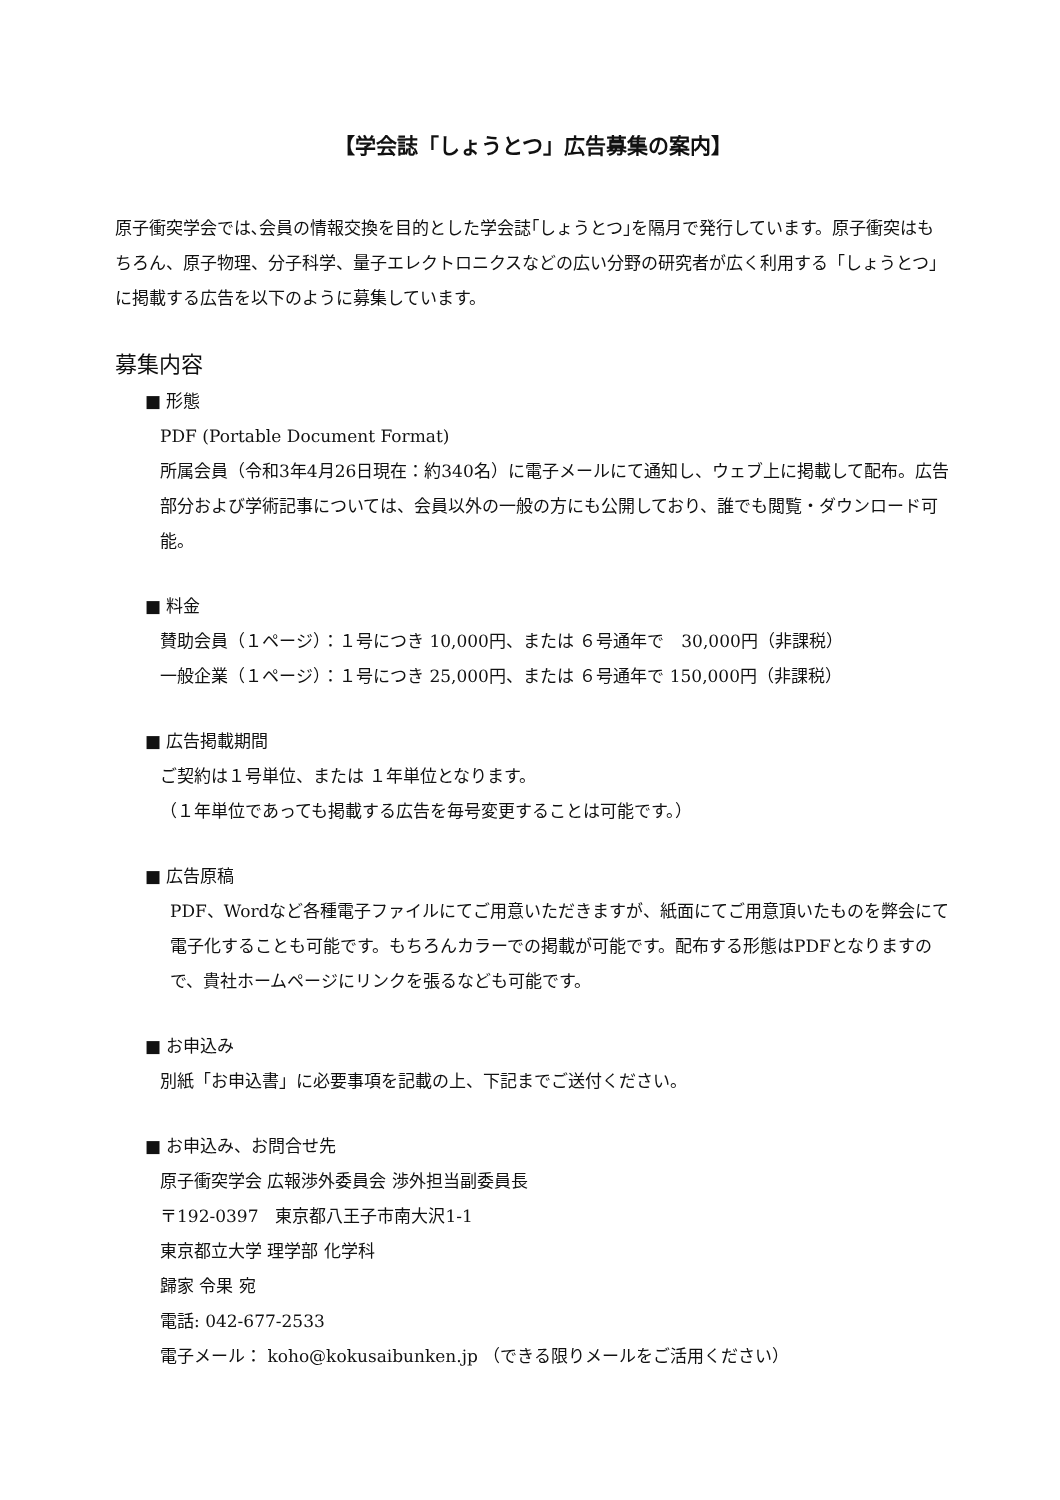【学会誌「しょうとつ」広告募集の案内】
原子衝突学会では､会員の情報交換を目的とした学会誌｢しょうとつ｣を隔月で発行しています。原子衝突はもちろん、原子物理、分子科学、量子エレクトロニクスなどの広い分野の研究者が広く利用する「しょうとつ」に掲載する広告を以下のように募集しています。
募集内容
■ 形態
PDF (Portable Document Format)
所属会員（令和3年4月26日現在：約340名）に電子メールにて通知し、ウェブ上に掲載して配布。広告部分および学術記事については、会員以外の一般の方にも公開しており、誰でも閲覧・ダウンロード可能。
■ 料金
賛助会員（１ページ）：１号につき 10,000円、または ６号通年で　30,000円（非課税）
一般企業（１ページ）：１号につき 25,000円、または ６号通年で 150,000円（非課税）
■ 広告掲載期間
ご契約は１号単位、または １年単位となります。
（１年単位であっても掲載する広告を毎号変更することは可能です。）
■ 広告原稿
PDF、Wordなど各種電子ファイルにてご用意いただきますが、紙面にてご用意頂いたものを弊会にて電子化することも可能です。もちろんカラーでの掲載が可能です。配布する形態はPDFとなりますので、貴社ホームページにリンクを張るなども可能です。
■ お申込み
別紙「お申込書」に必要事項を記載の上、下記までご送付ください。
■ お申込み、お問合せ先
原子衝突学会 広報渉外委員会 渉外担当副委員長
〒192-0397　東京都八王子市南大沢1-1
東京都立大学 理学部 化学科
歸家 令果 宛
電話: 042-677-2533
電子メール： koho@kokusaibunken.jp （できる限りメールをご活用ください）